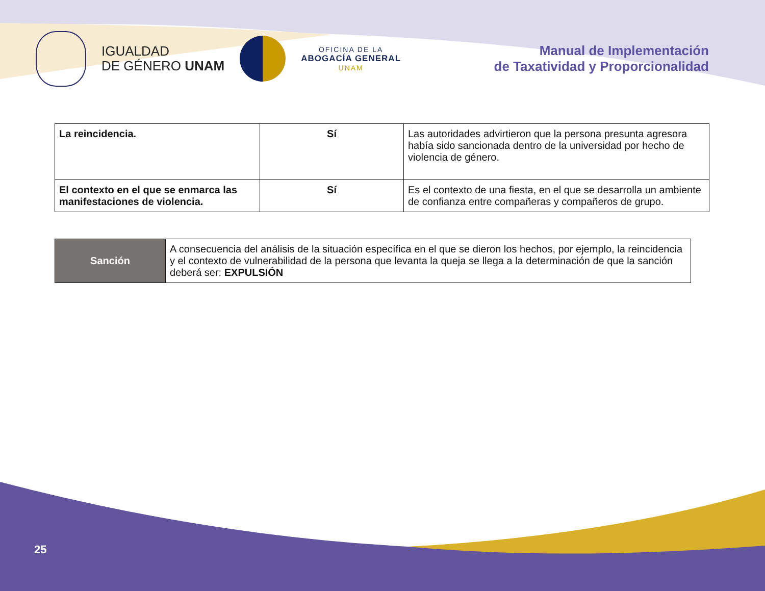IGUALDAD
DE GÉNERO UNAM
OFICINA DE LA
ABOGACÍA GENERAL
UNAM
Manual de Implementación
de Taxatividad y Proporcionalidad
| La reincidencia. | Sí | Las autoridades advirtieron que la persona presunta agresora había sido sancionada dentro de la universidad por hecho de violencia de género. |
| El contexto en el que se enmarca las manifestaciones de violencia. | Sí | Es el contexto de una fiesta, en el que se desarrolla un ambiente de confianza entre compañeras y compañeros de grupo. |
| Sanción | A consecuencia del análisis de la situación específica en el que se dieron los hechos, por ejemplo, la reincidencia y el contexto de vulnerabilidad de la persona que levanta la queja se llega a la determinación de que la sanción deberá ser: EXPULSIÓN |
25